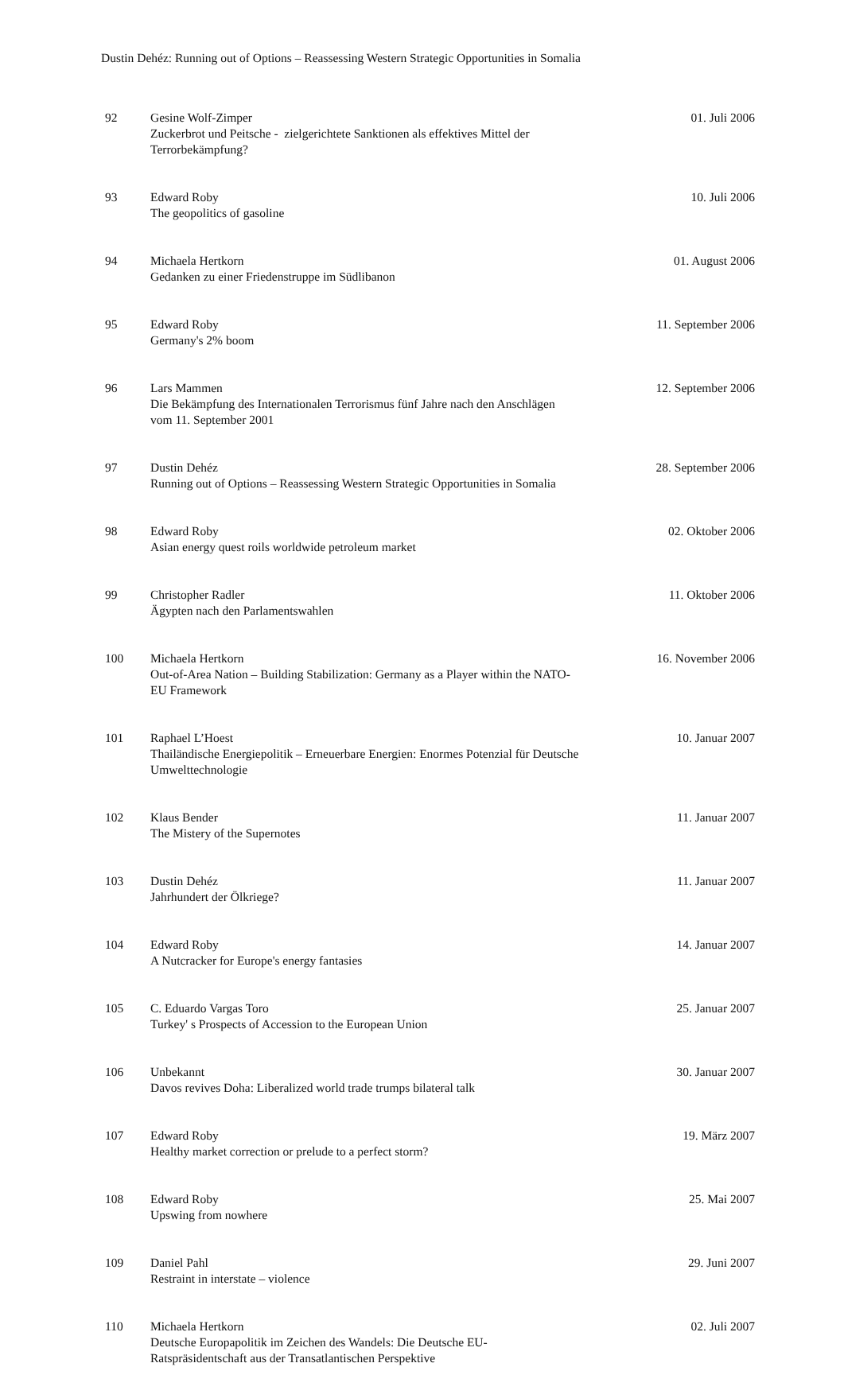Dustin Dehéz: Running out of Options – Reassessing Western Strategic Opportunities in Somalia
| 92 | Gesine Wolf-Zimper Zuckerbrot und Peitsche - zielgerichtete Sanktionen als effektives Mittel der Terrorbekämpfung? | 01. Juli 2006 |
| 93 | Edward Roby The geopolitics of gasoline | 10. Juli 2006 |
| 94 | Michaela Hertkorn Gedanken zu einer Friedenstruppe im Südlibanon | 01. August 2006 |
| 95 | Edward Roby Germany's 2% boom | 11. September 2006 |
| 96 | Lars Mammen Die Bekämpfung des Internationalen Terrorismus fünf Jahre nach den Anschlägen vom 11. September 2001 | 12. September 2006 |
| 97 | Dustin Dehéz Running out of Options – Reassessing Western Strategic Opportunities in Somalia | 28. September 2006 |
| 98 | Edward Roby Asian energy quest roils worldwide petroleum market | 02. Oktober 2006 |
| 99 | Christopher Radler Ägypten nach den Parlamentswahlen | 11. Oktober 2006 |
| 100 | Michaela Hertkorn Out-of-Area Nation – Building Stabilization: Germany as a Player within the NATO- EU Framework | 16. November 2006 |
| 101 | Raphael L’Hoest Thailändische Energiepolitik – Erneuerbare Energien: Enormes Potenzial für Deutsche Umwelttechnologie | 10. Januar 2007 |
| 102 | Klaus Bender The Mistery of the Supernotes | 11. Januar 2007 |
| 103 | Dustin Dehéz Jahrhundert der Ölkriege? | 11. Januar 2007 |
| 104 | Edward Roby A Nutcracker for Europe's energy fantasies | 14. Januar 2007 |
| 105 | C. Eduardo Vargas Toro Turkey' s Prospects of Accession to the European Union | 25. Januar 2007 |
| 106 | Unbekannt Davos revives Doha: Liberalized world trade trumps bilateral talk | 30. Januar 2007 |
| 107 | Edward Roby Healthy market correction or prelude to a perfect storm? | 19. März 2007 |
| 108 | Edward Roby Upswing from nowhere | 25. Mai 2007 |
| 109 | Daniel Pahl Restraint in interstate – violence | 29. Juni 2007 |
| 110 | Michaela Hertkorn Deutsche Europapolitik im Zeichen des Wandels: Die Deutsche EU-Ratspräsidentschaft aus der Transatlantischen Perspektive | 02. Juli 2007 |